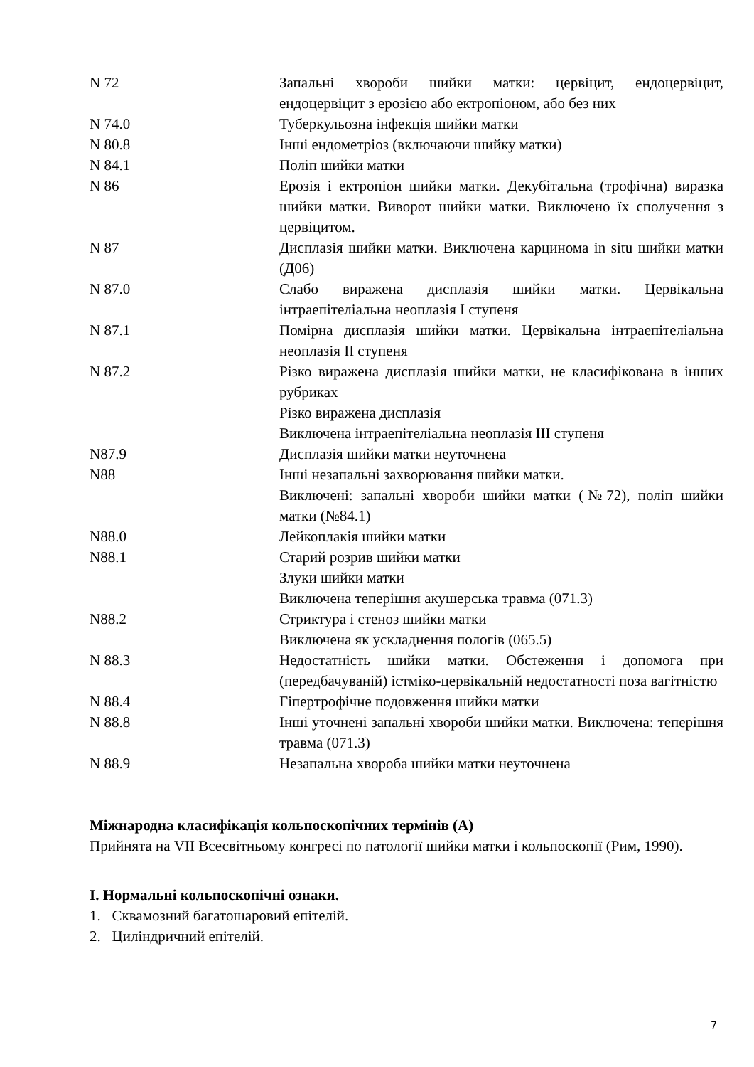| N 72 | Запальні хвороби шийки матки: цервіцит, ендоцервіцит, ендоцервіцит з ерозією або ектропіоном, або без них |
| N 74.0 | Туберкульозна інфекція шийки матки |
| N 80.8 | Інші ендометріоз (включаючи шийку матки) |
| N 84.1 | Поліп шийки матки |
| N 86 | Ерозія і ектропіон шийки матки. Декубітальна (трофічна) виразка шийки матки. Виворот шийки матки. Виключено їх сполучення з цервіцитом. |
| N 87 | Дисплазія шийки матки. Виключена карцинома in situ шийки матки (Д06) |
| N 87.0 | Слабо виражена дисплазія шийки матки. Цервікальна інтраепітеліальна неоплазія I ступеня |
| N 87.1 | Помірна дисплазія шийки матки. Цервікальна інтраепітеліальна неоплазія II ступеня |
| N 87.2 | Різко виражена дисплазія шийки матки, не класифікована в інших рубриках Різко виражена дисплазія Виключена інтраепітеліальна неоплазія III ступеня |
| N87.9 | Дисплазія шийки матки неуточнена |
| N88 | Інші незапальні захворювання шийки матки. Виключені: запальні хвороби шийки матки (№72), поліп шийки матки (№84.1) |
| N88.0 | Лейкоплакія шийки матки |
| N88.1 | Старий розрив шийки матки Злуки шийки матки Виключена теперішня акушерська травма (071.3) |
| N88.2 | Стриктура і стеноз шийки матки Виключена як ускладнення пологів (065.5) |
| N 88.3 | Недостатність шийки матки. Обстеження і допомога при (передбачуваній) істміко-цервікальній недостатності поза вагітністю |
| N 88.4 | Гіпертрофічне подовження шийки матки |
| N 88.8 | Інші уточнені запальні хвороби шийки матки. Виключена: теперішня травма (071.3) |
| N 88.9 | Незапальна хвороба шийки матки неуточнена |
Міжнародна класифікація кольпоскопічних термінів (А)
Прийнята на VII Всесвітньому конгресі по патології шийки матки і кольпоскопії (Рим, 1990).
I. Нормальні кольпоскопічні ознаки.
1. Сквамозний багатошаровий епітелій.
2. Циліндричний епітелій.
7